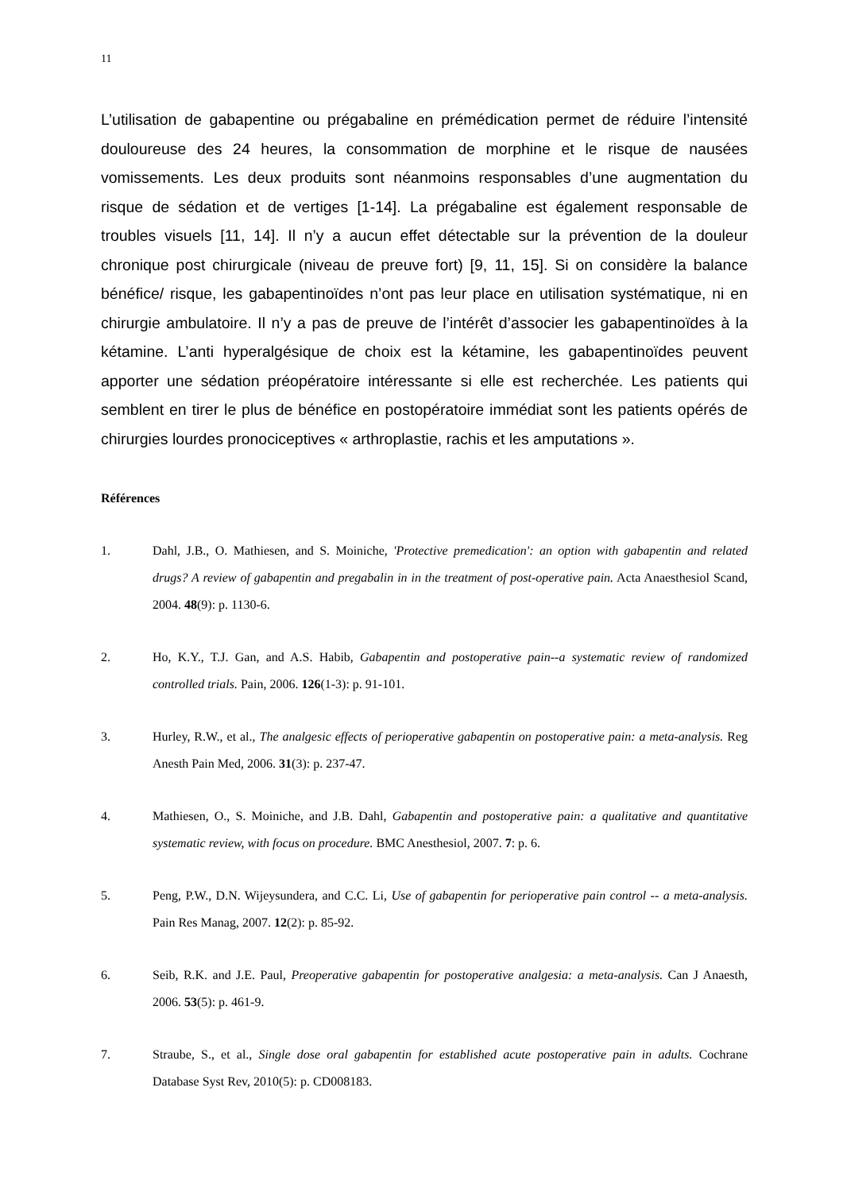11
L’utilisation de gabapentine ou prégabaline en prémédication permet de réduire l’intensité douloureuse des 24 heures, la consommation de morphine et le risque de nausées vomissements. Les deux produits sont néanmoins responsables d’une augmentation du risque de sédation et de vertiges [1-14]. La prégabaline est également responsable de troubles visuels [11, 14]. Il n’y a aucun effet détectable sur la prévention de la douleur chronique post chirurgicale (niveau de preuve fort) [9, 11, 15]. Si on considère la balance bénéfice/ risque, les gabapentinoïdes n’ont pas leur place en utilisation systématique, ni en chirurgie ambulatoire. Il n’y a pas de preuve de l’intérêt d’associer les gabapentinoïdes à la kétamine. L’anti hyperalgésique de choix est la kétamine, les gabapentinoïdes peuvent apporter une sédation préopératoire intéressante si elle est recherchée. Les patients qui semblent en tirer le plus de bénéfice en postopératoire immédiat sont les patients opérés de chirurgies lourdes pronociceptives « arthroplastie, rachis et les amputations ».
Références
1. Dahl, J.B., O. Mathiesen, and S. Moiniche, 'Protective premedication': an option with gabapentin and related drugs? A review of gabapentin and pregabalin in in the treatment of post-operative pain. Acta Anaesthesiol Scand, 2004. 48(9): p. 1130-6.
2. Ho, K.Y., T.J. Gan, and A.S. Habib, Gabapentin and postoperative pain--a systematic review of randomized controlled trials. Pain, 2006. 126(1-3): p. 91-101.
3. Hurley, R.W., et al., The analgesic effects of perioperative gabapentin on postoperative pain: a meta-analysis. Reg Anesth Pain Med, 2006. 31(3): p. 237-47.
4. Mathiesen, O., S. Moiniche, and J.B. Dahl, Gabapentin and postoperative pain: a qualitative and quantitative systematic review, with focus on procedure. BMC Anesthesiol, 2007. 7: p. 6.
5. Peng, P.W., D.N. Wijeysundera, and C.C. Li, Use of gabapentin for perioperative pain control -- a meta-analysis. Pain Res Manag, 2007. 12(2): p. 85-92.
6. Seib, R.K. and J.E. Paul, Preoperative gabapentin for postoperative analgesia: a meta-analysis. Can J Anaesth, 2006. 53(5): p. 461-9.
7. Straube, S., et al., Single dose oral gabapentin for established acute postoperative pain in adults. Cochrane Database Syst Rev, 2010(5): p. CD008183.